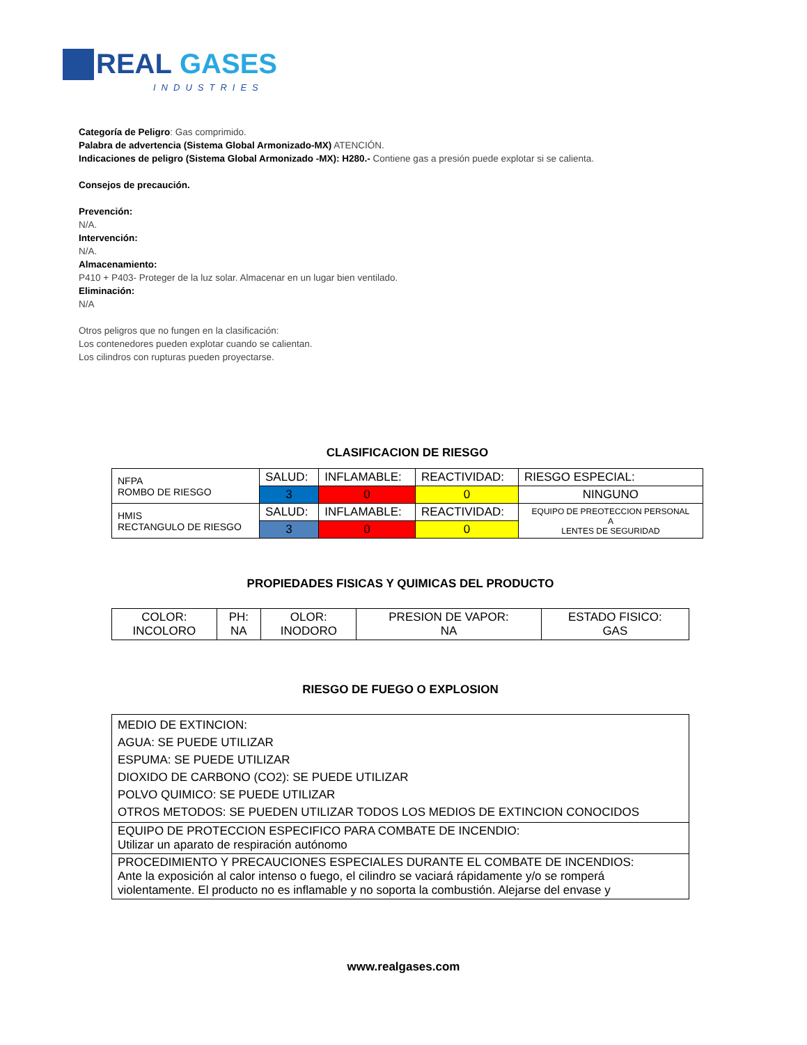REAL
GASES
INDUSTRIES
Categoría de Peligro: Gas comprimido.
Palabra de advertencia (Sistema Global Armonizado-MX) ATENCIÓN.
Indicaciones de peligro (Sistema Global Armonizado -MX): H280.- Contiene gas a presión puede explotar si se calienta.
Consejos de precaución.
Prevención:
N/A.
Intervención:
N/A.
Almacenamiento:
P410 + P403- Proteger de la luz solar. Almacenar en un lugar bien ventilado.
Eliminación:
N/A
Otros peligros que no fungen en la clasificación:
Los contenedores pueden explotar cuando se calientan.
Los cilindros con rupturas pueden proyectarse.
CLASIFICACION DE RIESGO
| NFPA ROMBO DE RIESGO | SALUD: | INFLAMABLE: | REACTIVIDAD: | RIESGO ESPECIAL: |
| | 3 | 0 | 0 | NINGUNO |
| HMIS RECTANGULO DE RIESGO | SALUD: | INFLAMABLE: | REACTIVIDAD: | EQUIPO DE PREOTECCION PERSONAL A LENTES DE SEGURIDAD |
| | 3 | 0 | 0 | |
PROPIEDADES FISICAS Y QUIMICAS DEL PRODUCTO
| COLOR: INCOLORO | PH: NA | OLOR: INODORO | PRESION DE VAPOR: NA | ESTADO FISICO: GAS |
RIESGO DE FUEGO O EXPLOSION
| MEDIO DE EXTINCION: AGUA: SE PUEDE UTILIZAR ESPUMA: SE PUEDE UTILIZAR DIOXIDO DE CARBONO (CO2): SE PUEDE UTILIZAR POLVO QUIMICO: SE PUEDE UTILIZAR OTROS METODOS: SE PUEDEN UTILIZAR TODOS LOS MEDIOS DE EXTINCION CONOCIDOS |
| EQUIPO DE PROTECCION ESPECIFICO PARA COMBATE DE INCENDIO: Utilizar un aparato de respiración autónomo |
| PROCEDIMIENTO Y PRECAUCIONES ESPECIALES DURANTE EL COMBATE DE INCENDIOS: Ante la exposición al calor intenso o fuego, el cilindro se vaciará rápidamente y/o se romperá violentamente. El producto no es inflamable y no soporta la combustión. Alejarse del envase y |
www.realgases.com